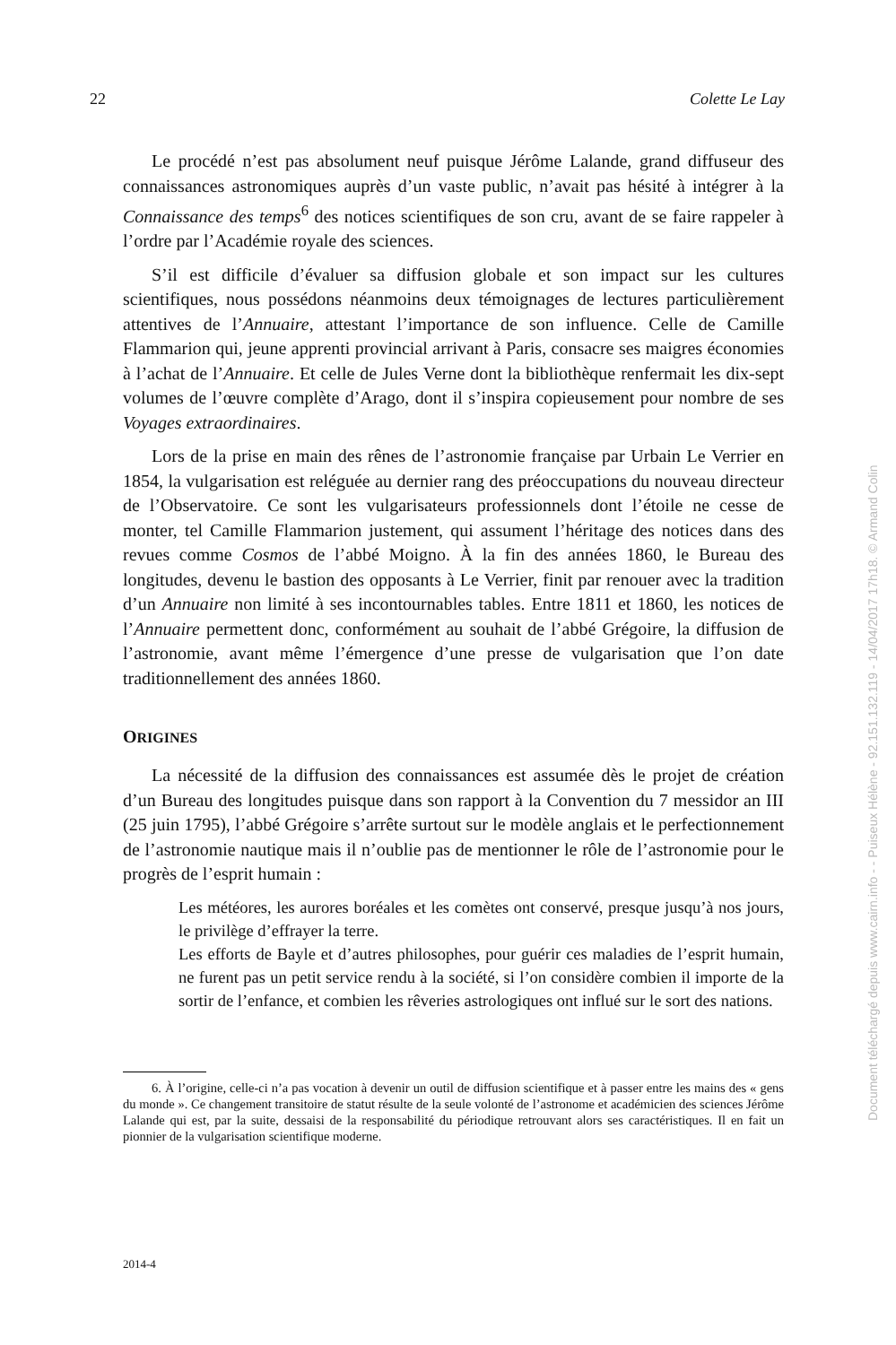22 Colette Le Lay
Le procédé n’est pas absolument neuf puisque Jérôme Lalande, grand diffuseur des connaissances astronomiques auprès d’un vaste public, n’avait pas hésité à intégrer à la Connaissance des temps<sup>6</sup> des notices scientifiques de son cru, avant de se faire rappeler à l’ordre par l’Académie royale des sciences.
S’il est difficile d’évaluer sa diffusion globale et son impact sur les cultures scientifiques, nous possédons néanmoins deux témoignages de lectures particulièrement attentives de l’Annuaire, attestant l’importance de son influence. Celle de Camille Flammarion qui, jeune apprenti provincial arrivant à Paris, consacre ses maigres économies à l’achat de l’Annuaire. Et celle de Jules Verne dont la bibliothèque renfermait les dix-sept volumes de l’œuvre complète d’Arago, dont il s’inspira copieusement pour nombre de ses Voyages extraordinaires.
Lors de la prise en main des rênes de l’astronomie française par Urbain Le Verrier en 1854, la vulgarisation est reléguée au dernier rang des préoccupations du nouveau directeur de l’Observatoire. Ce sont les vulgarisateurs professionnels dont l’étoile ne cesse de monter, tel Camille Flammarion justement, qui assument l’héritage des notices dans des revues comme Cosmos de l’abbé Moigno. À la fin des années 1860, le Bureau des longitudes, devenu le bastion des opposants à Le Verrier, finit par renouer avec la tradition d’un Annuaire non limité à ses incontournables tables. Entre 1811 et 1860, les notices de l’Annuaire permettent donc, conformément au souhait de l’abbé Grégoire, la diffusion de l’astronomie, avant même l’émergence d’une presse de vulgarisation que l’on date traditionnellement des années 1860.
ORIGINES
La nécessité de la diffusion des connaissances est assumée dès le projet de création d’un Bureau des longitudes puisque dans son rapport à la Convention du 7 messidor an III (25 juin 1795), l’abbé Grégoire s’arrête surtout sur le modèle anglais et le perfectionnement de l’astronomie nautique mais il n’oublie pas de mentionner le rôle de l’astronomie pour le progrès de l’esprit humain :
Les météores, les aurores boréales et les comètes ont conservé, presque jusqu’à nos jours, le privilège d’effrayer la terre.
Les efforts de Bayle et d’autres philosophes, pour guérir ces maladies de l’esprit humain, ne furent pas un petit service rendu à la société, si l’on considère combien il importe de la sortir de l’enfance, et combien les rêveries astrologiques ont influé sur le sort des nations.
6. À l’origine, celle-ci n’a pas vocation à devenir un outil de diffusion scientifique et à passer entre les mains des « gens du monde ». Ce changement transitoire de statut résulte de la seule volonté de l’astronome et académicien des sciences Jérôme Lalande qui est, par la suite, dessaisi de la responsabilité du périodique retrouvant alors ses caractéristiques. Il en fait un pionnier de la vulgarisation scientifique moderne.
2014-4
Document téléchargé depuis www.cairn.info - - Puiseux Hélène - 92.151.132.119 - 14/04/2017 17h18. © Armand Colin